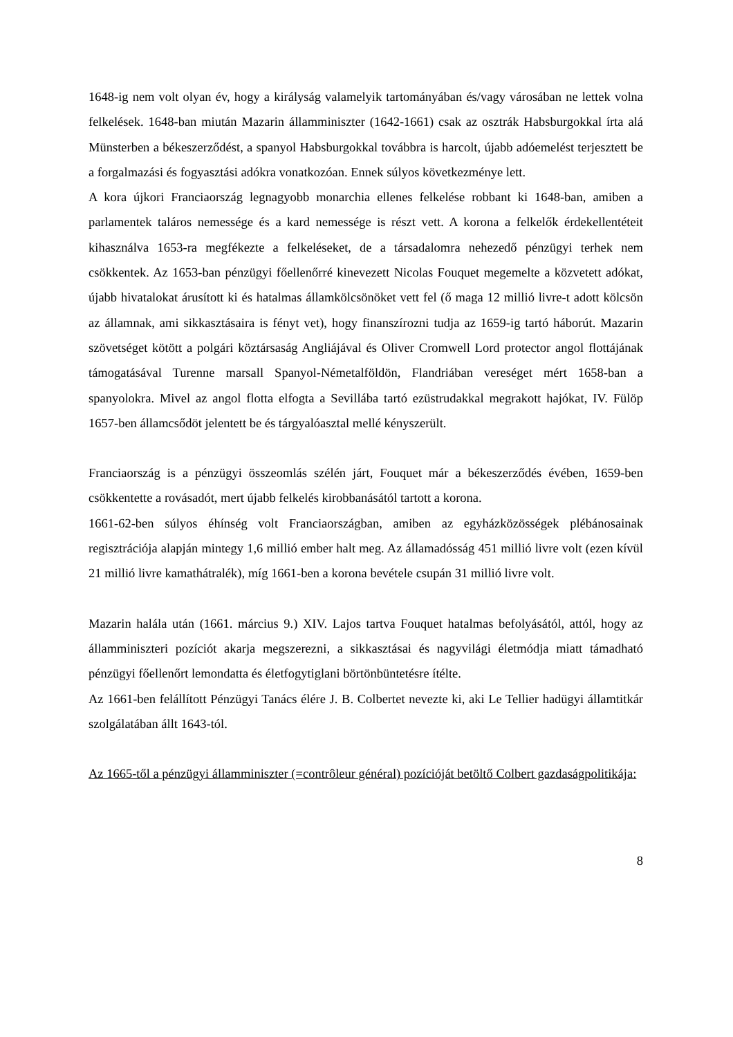1648-ig nem volt olyan év, hogy a királyság valamelyik tartományában és/vagy városában ne lettek volna felkelések. 1648-ban miután Mazarin államminiszter (1642-1661) csak az osztrák Habsburgokkal írta alá Münsterben a békeszerződést, a spanyol Habsburgokkal továbbra is harcolt, újabb adóemelést terjesztett be a forgalmazási és fogyasztási adókra vonatkozóan. Ennek súlyos következménye lett.
A kora újkori Franciaország legnagyobb monarchia ellenes felkelése robbant ki 1648-ban, amiben a parlamentek taláros nemessége és a kard nemessége is részt vett. A korona a felkelők érdekellentéteit kihasználva 1653-ra megfékezte a felkeléseket, de a társadalomra nehezedő pénzügyi terhek nem csökkentek. Az 1653-ban pénzügyi főellenőrré kinevezett Nicolas Fouquet megemelte a közvetett adókat, újabb hivatalokat árusított ki és hatalmas államkölcsönöket vett fel (ő maga 12 millió livre-t adott kölcsön az államnak, ami sikkasztásaira is fényt vet), hogy finanszírozni tudja az 1659-ig tartó háborút. Mazarin szövetséget kötött a polgári köztársaság Angliájával és Oliver Cromwell Lord protector angol flottájának támogatásával Turenne marsall Spanyol-Németalföldön, Flandriában vereséget mért 1658-ban a spanyolokra. Mivel az angol flotta elfogta a Sevillába tartó ezüstrudakkal megrakott hajókat, IV. Fülöp 1657-ben államcsődöt jelentett be és tárgyalóasztal mellé kényszerült.
Franciaország is a pénzügyi összeomlás szélén járt, Fouquet már a békeszerződés évében, 1659-ben csökkentette a rovásadót, mert újabb felkelés kirobbanásától tartott a korona.
1661-62-ben súlyos éhínség volt Franciaországban, amiben az egyházközösségek plébánosainak regisztrációja alapján mintegy 1,6 millió ember halt meg. Az államadósság 451 millió livre volt (ezen kívül 21 millió livre kamathátralék), míg 1661-ben a korona bevétele csupán 31 millió livre volt.
Mazarin halála után (1661. március 9.) XIV. Lajos tartva Fouquet hatalmas befolyásától, attól, hogy az államminiszteri pozíciót akarja megszerezni, a sikkasztásai és nagyvilági életmódja miatt támadható pénzügyi főellenőrt lemondatta és életfogytiglani börtönbüntetésre ítélte.
Az 1661-ben felállított Pénzügyi Tanács élére J. B. Colbertet nevezte ki, aki Le Tellier hadügyi államtitkár szolgálatában állt 1643-tól.
Az 1665-től a pénzügyi államminiszter (=contrôleur général) pozícióját betöltő Colbert gazdaságpolitikája:
8